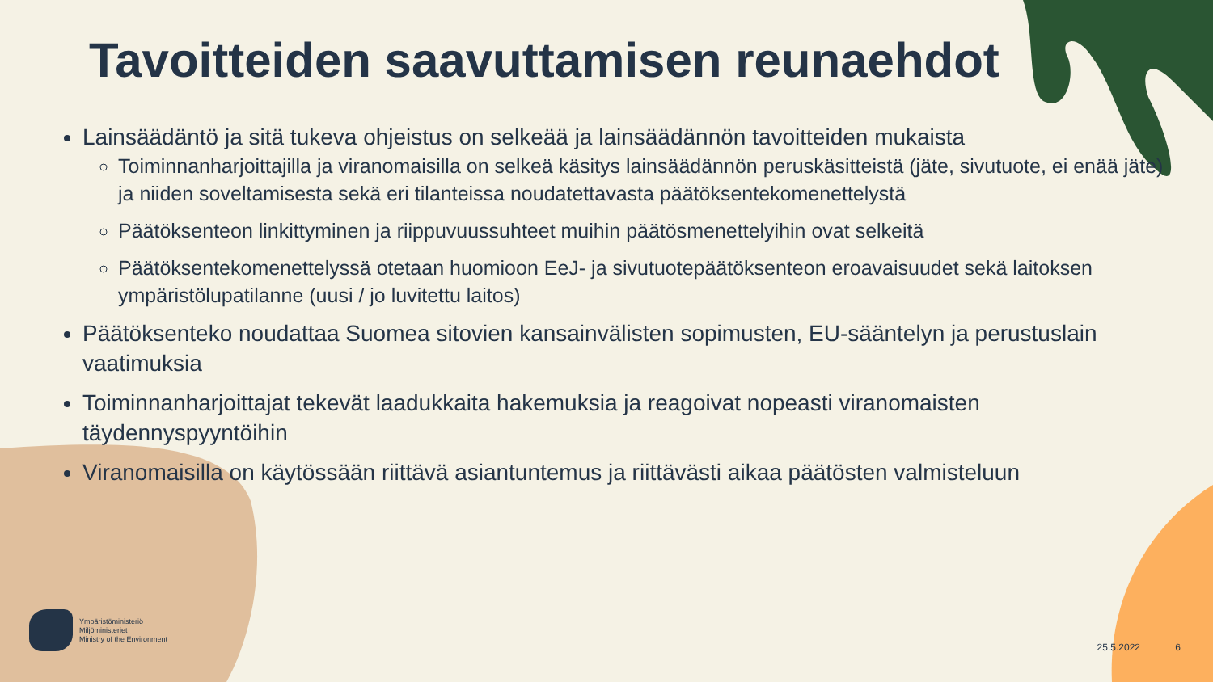Tavoitteiden saavuttamisen reunaehdot
Lainsäädäntö ja sitä tukeva ohjeistus on selkeää ja lainsäädännön tavoitteiden mukaista
Toiminnanharjoittajilla ja viranomaisilla on selkeä käsitys lainsäädännön peruskäsitteistä (jäte, sivutuote, ei enää jäte) ja niiden soveltamisesta sekä eri tilanteissa noudatettavasta päätöksentekomenettelystä
Päätöksenteon linkittyminen ja riippuvuussuhteet muihin päätösmenettelyihin ovat selkeitä
Päätöksentekomenettelyssä otetaan huomioon EeJ- ja sivutuotepäätöksenteon eroavaisuudet sekä laitoksen ympäristölupatilanne (uusi / jo luvitettu laitos)
Päätöksenteko noudattaa Suomea sitovien kansainvälisten sopimusten, EU-sääntelyn ja perustuslain vaatimuksia
Toiminnanharjoittajat tekevät laadukkaita hakemuksia ja reagoivat nopeasti viranomaisten täydennyspyyntöihin
Viranomaisilla on käytössään riittävä asiantuntemus ja riittävästi aikaa päätösten valmisteluun
Ympäristöministeriö
Miljöministeriet
Ministry of the Environment
25.5.2022 6